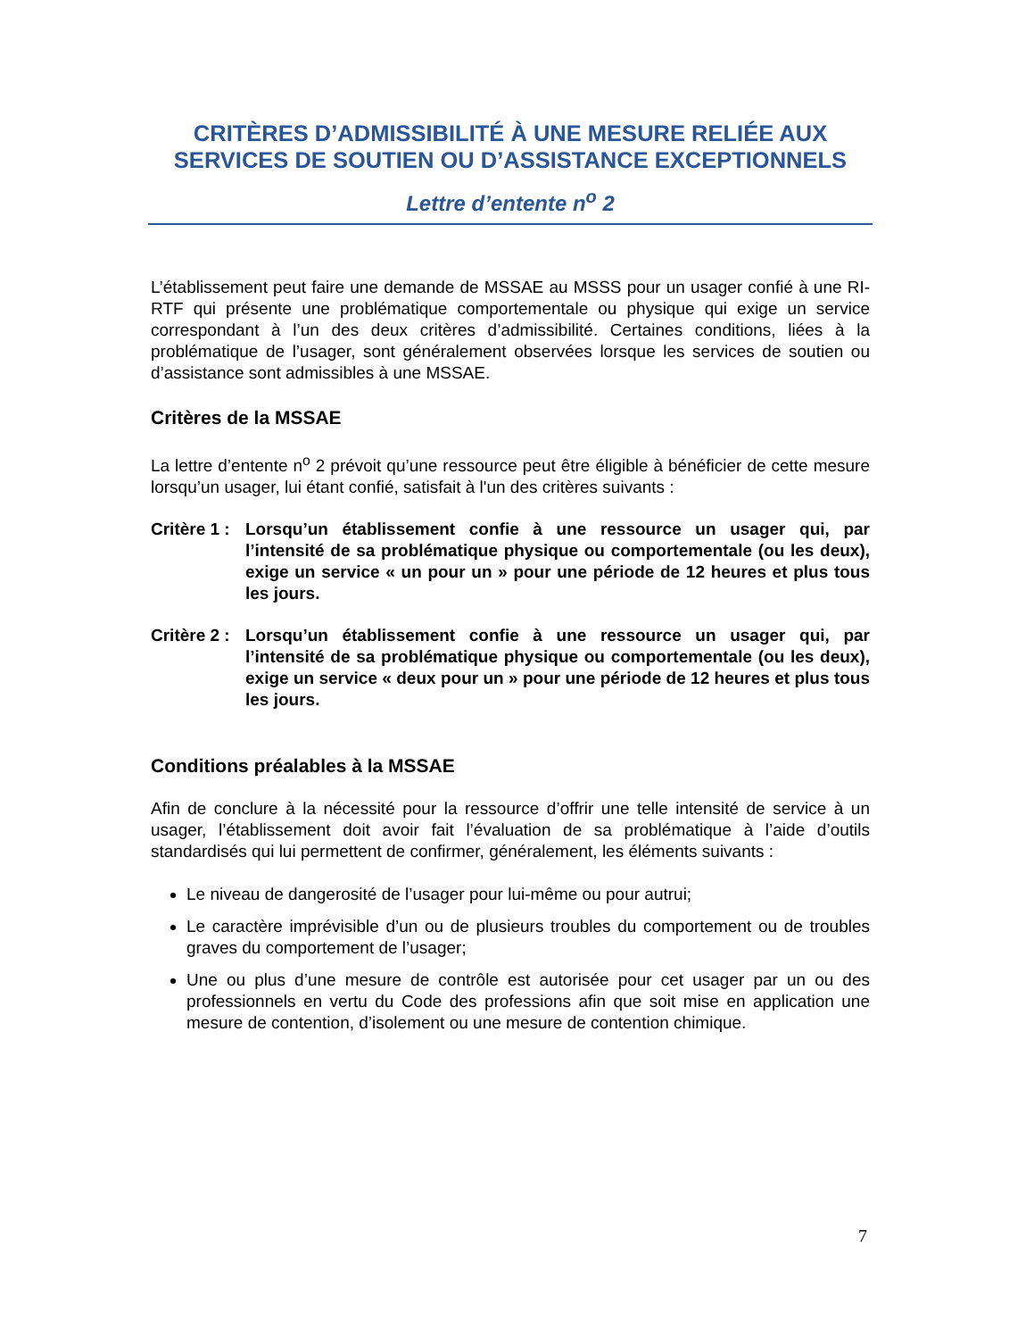CRITÈRES D’ADMISSIBILITÉ À UNE MESURE RELIÉE AUX SERVICES DE SOUTIEN OU D’ASSISTANCE EXCEPTIONNELS
Lettre d’entente n<sup>o</sup> 2
L’établissement peut faire une demande de MSSAE au MSSS pour un usager confié à une RI-RTF qui présente une problématique comportementale ou physique qui exige un service correspondant à l’un des deux critères d’admissibilité. Certaines conditions, liées à la problématique de l’usager, sont généralement observées lorsque les services de soutien ou d’assistance sont admissibles à une MSSAE.
Critères de la MSSAE
La lettre d’entente n<sup>o</sup> 2 prévoit qu’une ressource peut être éligible à bénéficier de cette mesure lorsqu’un usager, lui étant confié, satisfait à l'un des critères suivants :
Critère 1 : Lorsqu’un établissement confie à une ressource un usager qui, par l’intensité de sa problématique physique ou comportementale (ou les deux), exige un service « un pour un » pour une période de 12 heures et plus tous les jours.
Critère 2 : Lorsqu’un établissement confie à une ressource un usager qui, par l’intensité de sa problématique physique ou comportementale (ou les deux), exige un service « deux pour un » pour une période de 12 heures et plus tous les jours.
Conditions préalables à la MSSAE
Afin de conclure à la nécessité pour la ressource d’offrir une telle intensité de service à un usager, l’établissement doit avoir fait l’évaluation de sa problématique à l’aide d’outils standardisés qui lui permettent de confirmer, généralement, les éléments suivants :
Le niveau de dangerosité de l’usager pour lui-même ou pour autrui;
Le caractère imprévisible d’un ou de plusieurs troubles du comportement ou de troubles graves du comportement de l’usager;
Une ou plus d’une mesure de contrôle est autorisée pour cet usager par un ou des professionnels en vertu du Code des professions afin que soit mise en application une mesure de contention, d’isolement ou une mesure de contention chimique.
7